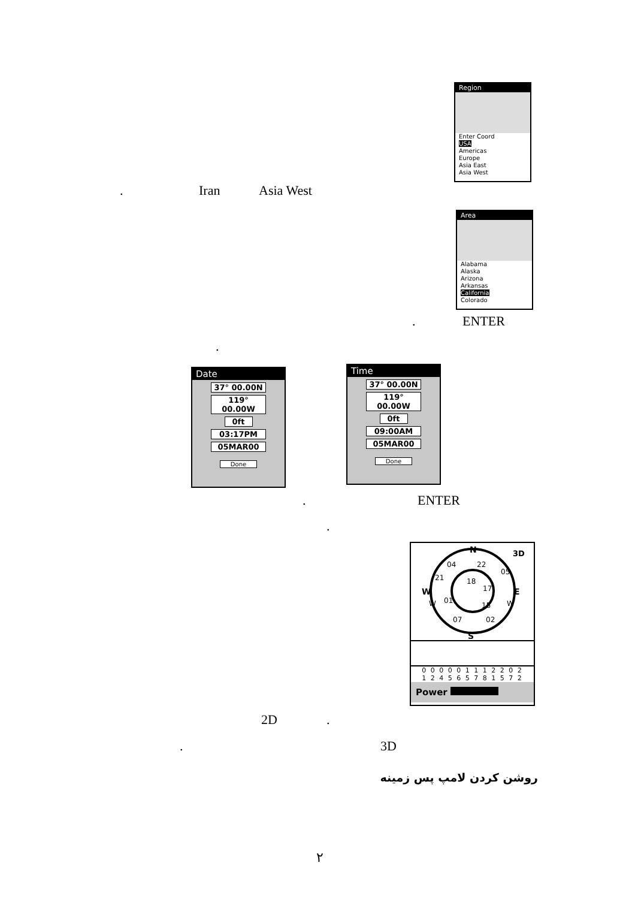Region
Enter Coord
USA
Americas
Europe
Asia East
Asia West
. Iran Asia West
Area
Alabama
Alaska
Arizona
Arkansas
California
Colorado
. ENTER
.
Date
37° 00.00N
119° 00.00W
0ft
03:17PM
05MAR00
Done
Time
37° 00.00N
119° 00.00W
0ft
09:00AM
05MAR00
Done
. ENTER
.
N
S
W
E
3D
04
22
05
21
18
17
W
01
15
W
07
02
0 0 0 0 0 1 1 1 2 2 0 2
1 2 4 5 6 5 7 8 1 5 7 2
Power
2D .
. 3D
روشن کردن لامپ پس زمينه
٢